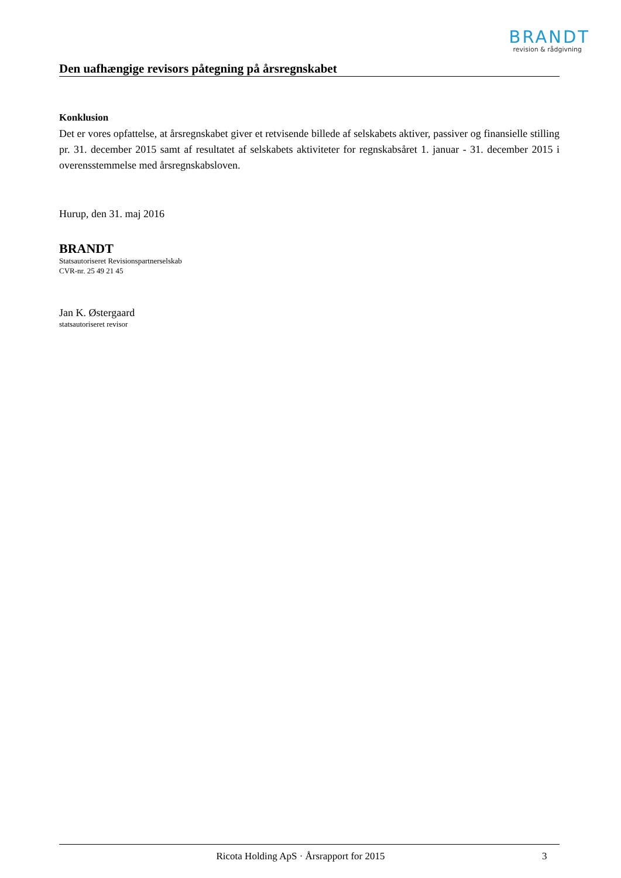BRANDT
revision & rådgivning
Den uafhængige revisors påtegning på årsregnskabet
Konklusion
Det er vores opfattelse, at årsregnskabet giver et retvisende billede af selskabets aktiver, passiver og finansielle stilling pr. 31. december 2015 samt af resultatet af selskabets aktiviteter for regnskabsåret 1. januar - 31. december 2015 i overensstemmelse med årsregnskabsloven.
Hurup, den 31. maj 2016
BRANDT
Statsautoriseret Revisionspartnerselskab
CVR-nr. 25 49 21 45
Jan K. Østergaard
statsautoriseret revisor
Ricota Holding ApS · Årsrapport for 2015 3